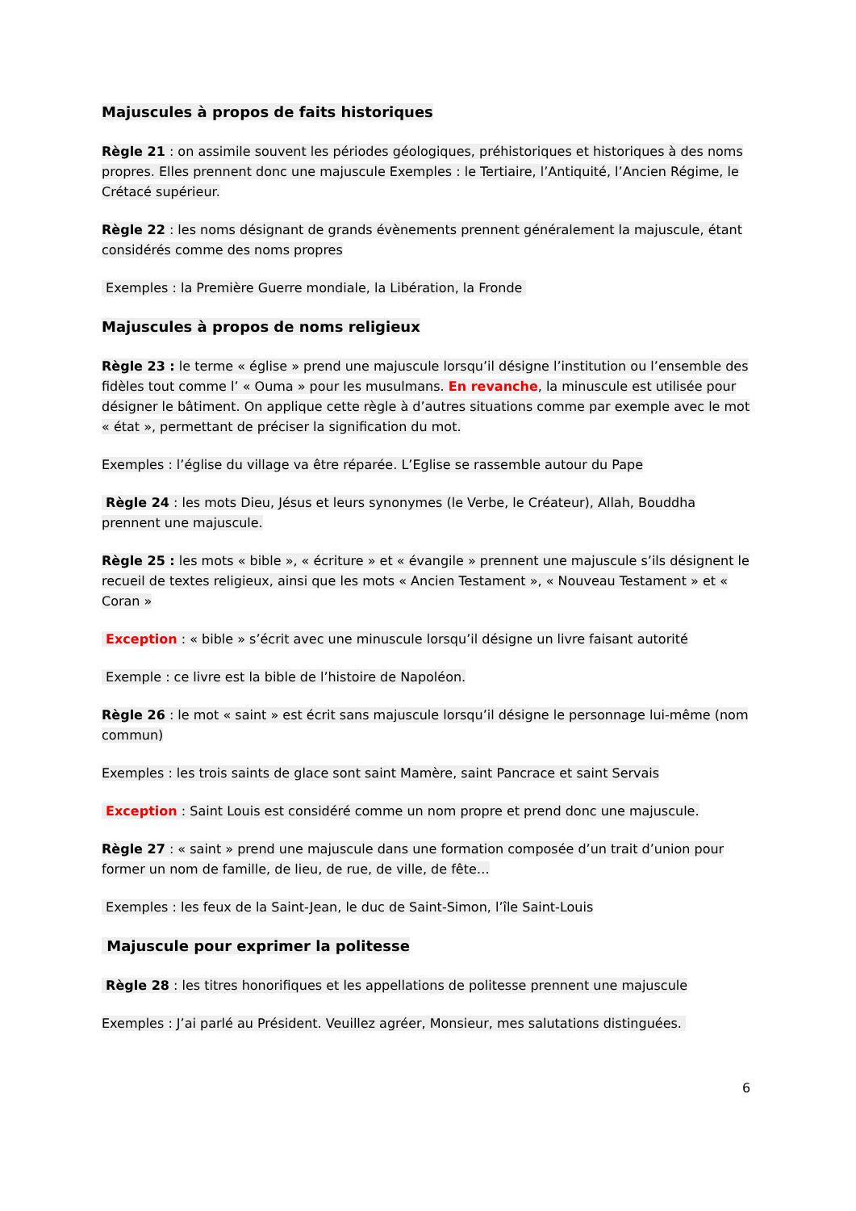Majuscules à propos de faits historiques
Règle 21 : on assimile souvent les périodes géologiques, préhistoriques et historiques à des noms propres. Elles prennent donc une majuscule Exemples : le Tertiaire, l’Antiquité, l’Ancien Régime, le Crétacé supérieur.
Règle 22 : les noms désignant de grands évènements prennent généralement la majuscule, étant considérés comme des noms propres
Exemples : la Première Guerre mondiale, la Libération, la Fronde
Majuscules à propos de noms religieux
Règle 23 : le terme « église » prend une majuscule lorsqu’il désigne l’institution ou l’ensemble des fidèles tout comme l’ « Ouma » pour les musulmans. En revanche, la minuscule est utilisée pour désigner le bâtiment. On applique cette règle à d’autres situations comme par exemple avec le mot « état », permettant de préciser la signification du mot.
Exemples : l’église du village va être réparée. L’Eglise se rassemble autour du Pape
Règle 24 : les mots Dieu, Jésus et leurs synonymes (le Verbe, le Créateur), Allah, Bouddha prennent une majuscule.
Règle 25 : les mots « bible », « écriture » et « évangile » prennent une majuscule s’ils désignent le recueil de textes religieux, ainsi que les mots « Ancien Testament », « Nouveau Testament » et « Coran »
Exception : « bible » s’écrit avec une minuscule lorsqu’il désigne un livre faisant autorité
Exemple : ce livre est la bible de l’histoire de Napoléon.
Règle 26 : le mot « saint » est écrit sans majuscule lorsqu’il désigne le personnage lui-même (nom commun)
Exemples : les trois saints de glace sont saint Mamère, saint Pancrace et saint Servais
Exception : Saint Louis est considéré comme un nom propre et prend donc une majuscule.
Règle 27 : « saint » prend une majuscule dans une formation composée d’un trait d’union pour former un nom de famille, de lieu, de rue, de ville, de fête…
Exemples : les feux de la Saint-Jean, le duc de Saint-Simon, l’île Saint-Louis
Majuscule pour exprimer la politesse
Règle 28 : les titres honorifiques et les appellations de politesse prennent une majuscule
Exemples : J’ai parlé au Président. Veuillez agréer, Monsieur, mes salutations distinguées.
6